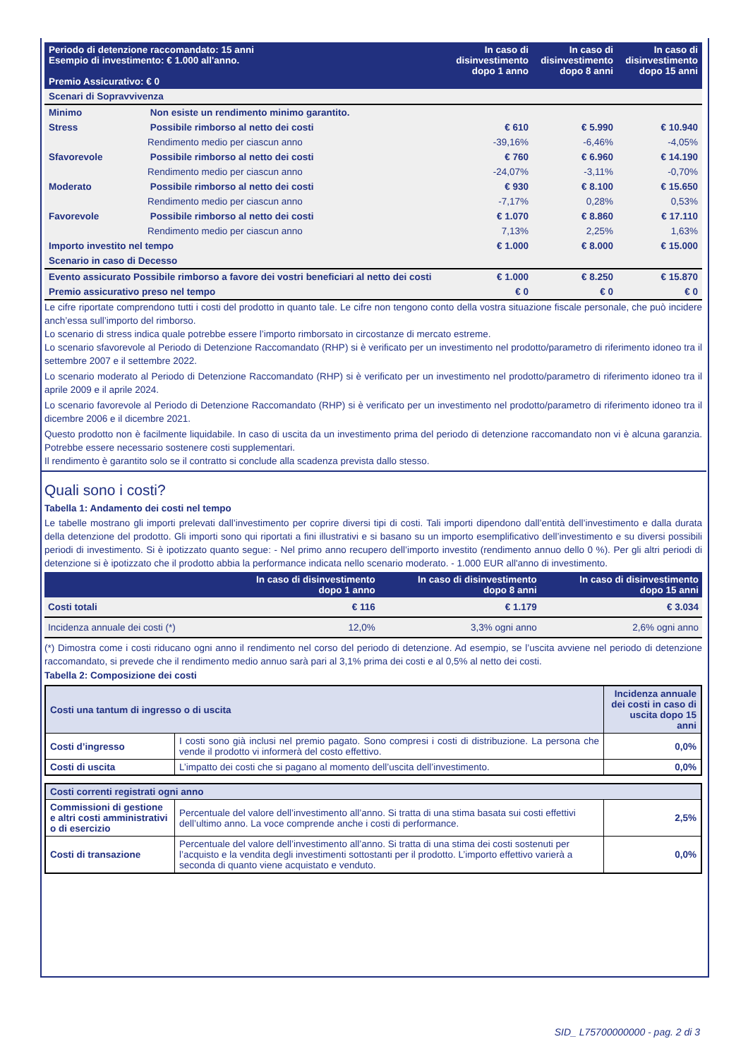| Periodo di detenzione raccomandato: 15 anni Esempio di investimento: € 1.000 all'anno. Premio Assicurativo: € 0 | In caso di disinvestimento dopo 1 anno | In caso di disinvestimento dopo 8 anni | In caso di disinvestimento dopo 15 anni |
| --- | --- | --- | --- |
| Scenari di Sopravvivenza | | | |
| Minimo Non esiste un rendimento minimo garantito. | | | |
| Stress Possibile rimborso al netto dei costi | € 610 | € 5.990 | € 10.940 |
| Rendimento medio per ciascun anno | -39,16% | -6,46% | -4,05% |
| Sfavorevole Possibile rimborso al netto dei costi | € 760 | € 6.960 | € 14.190 |
| Rendimento medio per ciascun anno | -24,07% | -3,11% | -0,70% |
| Moderato Possibile rimborso al netto dei costi | € 930 | € 8.100 | € 15.650 |
| Rendimento medio per ciascun anno | -7,17% | 0,28% | 0,53% |
| Favorevole Possibile rimborso al netto dei costi | € 1.070 | € 8.860 | € 17.110 |
| Rendimento medio per ciascun anno | 7,13% | 2,25% | 1,63% |
| Importo investito nel tempo | € 1.000 | € 8.000 | € 15.000 |
| Scenario in caso di Decesso | | | |
| Evento assicurato Possibile rimborso a favore dei vostri beneficiari al netto dei costi | € 1.000 | € 8.250 | € 15.870 |
| Premio assicurativo preso nel tempo | € 0 | € 0 | € 0 |
Le cifre riportate comprendono tutti i costi del prodotto in quanto tale. Le cifre non tengono conto della vostra situazione fiscale personale, che può incidere anch’essa sull’importo del rimborso.
Lo scenario di stress indica quale potrebbe essere l’importo rimborsato in circostanze di mercato estreme.
Lo scenario sfavorevole al Periodo di Detenzione Raccomandato (RHP) si è verificato per un investimento nel prodotto/parametro di riferimento idoneo tra il settembre 2007 e il settembre 2022.
Lo scenario moderato al Periodo di Detenzione Raccomandato (RHP) si è verificato per un investimento nel prodotto/parametro di riferimento idoneo tra il aprile 2009 e il aprile 2024.
Lo scenario favorevole al Periodo di Detenzione Raccomandato (RHP) si è verificato per un investimento nel prodotto/parametro di riferimento idoneo tra il dicembre 2006 e il dicembre 2021.
Questo prodotto non è facilmente liquidabile. In caso di uscita da un investimento prima del periodo di detenzione raccomandato non vi è alcuna garanzia. Potrebbe essere necessario sostenere costi supplementari.
Il rendimento è garantito solo se il contratto si conclude alla scadenza prevista dallo stesso.
Quali sono i costi?
Tabella 1: Andamento dei costi nel tempo
Le tabelle mostrano gli importi prelevati dall’investimento per coprire diversi tipi di costi. Tali importi dipendono dall’entità dell’investimento e dalla durata della detenzione del prodotto. Gli importi sono qui riportati a fini illustrativi e si basano su un importo esemplificativo dell’investimento e su diversi possibili periodi di investimento. Si è ipotizzato quanto segue: - Nel primo anno recupero dell’importo investito (rendimento annuo dello 0 %). Per gli altri periodi di detenzione si è ipotizzato che il prodotto abbia la performance indicata nello scenario moderato. - 1.000 EUR all'anno di investimento.
| | In caso di disinvestimento dopo 1 anno | In caso di disinvestimento dopo 8 anni | In caso di disinvestimento dopo 15 anni |
| --- | --- | --- | --- |
| Costi totali | € 116 | € 1.179 | € 3.034 |
| Incidenza annuale dei costi (*) | 12,0% | 3,3% ogni anno | 2,6% ogni anno |
(*) Dimostra come i costi riducano ogni anno il rendimento nel corso del periodo di detenzione. Ad esempio, se l’uscita avviene nel periodo di detenzione raccomandato, si prevede che il rendimento medio annuo sarà pari al 3,1% prima dei costi e al 0,5% al netto dei costi.
Tabella 2: Composizione dei costi
| Costi una tantum di ingresso o di uscita | | Incidenza annuale dei costi in caso di uscita dopo 15 anni |
| Costi d’ingresso | I costi sono già inclusi nel premio pagato. Sono compresi i costi di distribuzione. La persona che vende il prodotto vi informerà del costo effettivo. | 0,0% |
| Costi di uscita | L’impatto dei costi che si pagano al momento dell’uscita dell’investimento. | 0,0% |
| Costi correnti registrati ogni anno | | |
| Commissioni di gestione e altri costi amministrativi o di esercizio | Percentuale del valore dell’investimento all’anno. Si tratta di una stima basata sui costi effettivi dell’ultimo anno. La voce comprende anche i costi di performance. | 2,5% |
| Costi di transazione | Percentuale del valore dell’investimento all’anno. Si tratta di una stima dei costi sostenuti per l’acquisto e la vendita degli investimenti sottostanti per il prodotto. L’importo effettivo varierà a seconda di quanto viene acquistato e venduto. | 0,0% |
SID_ L75700000000 - pag. 2 di 3